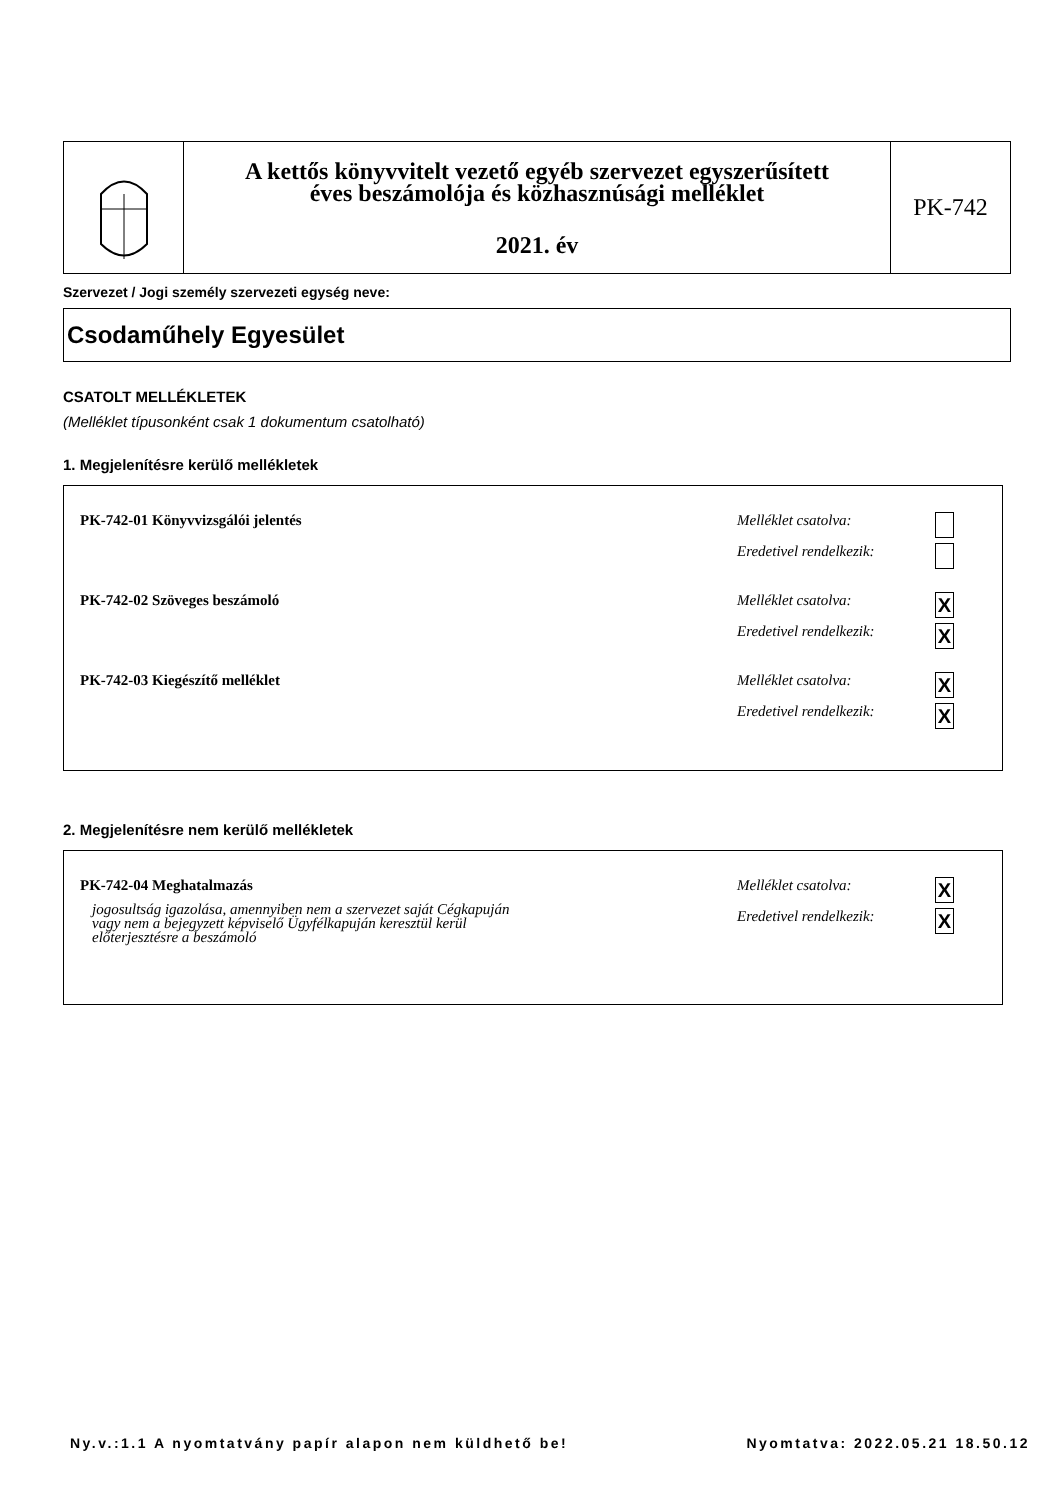A kettős könyvvitelt vezető egyéb szervezet egyszerűsített
éves beszámolója és közhasznúsági melléklet
2021. év
PK-742
Szervezet / Jogi személy szervezeti egység neve:
Csodaműhely Egyesület
CSATOLT MELLÉKLETEK
(Melléklet típusonként csak 1 dokumentum csatolható)
1. Megjelenítésre kerülő mellékletek
PK-742-01 Könyvvizsgálói jelentés
Melléklet csatolva:
Eredetivel rendelkezik:
PK-742-02 Szöveges beszámoló
Melléklet csatolva: X
Eredetivel rendelkezik: X
PK-742-03 Kiegészítő melléklet
Melléklet csatolva: X
Eredetivel rendelkezik: X
2. Megjelenítésre nem kerülő mellékletek
PK-742-04 Meghatalmazás
jogosultság igazolása, amennyiben nem a szervezet saját Cégkapuján
vagy nem a bejegyzett képviselő Ügyfélkapuján keresztül kerül
előterjesztésre a beszámoló
Melléklet csatolva: X
Eredetivel rendelkezik: X
Ny.v.:1.1 A nyomtatvány papír alapon nem küldhető be! Nyomtatva: 2022.05.21 18.50.12